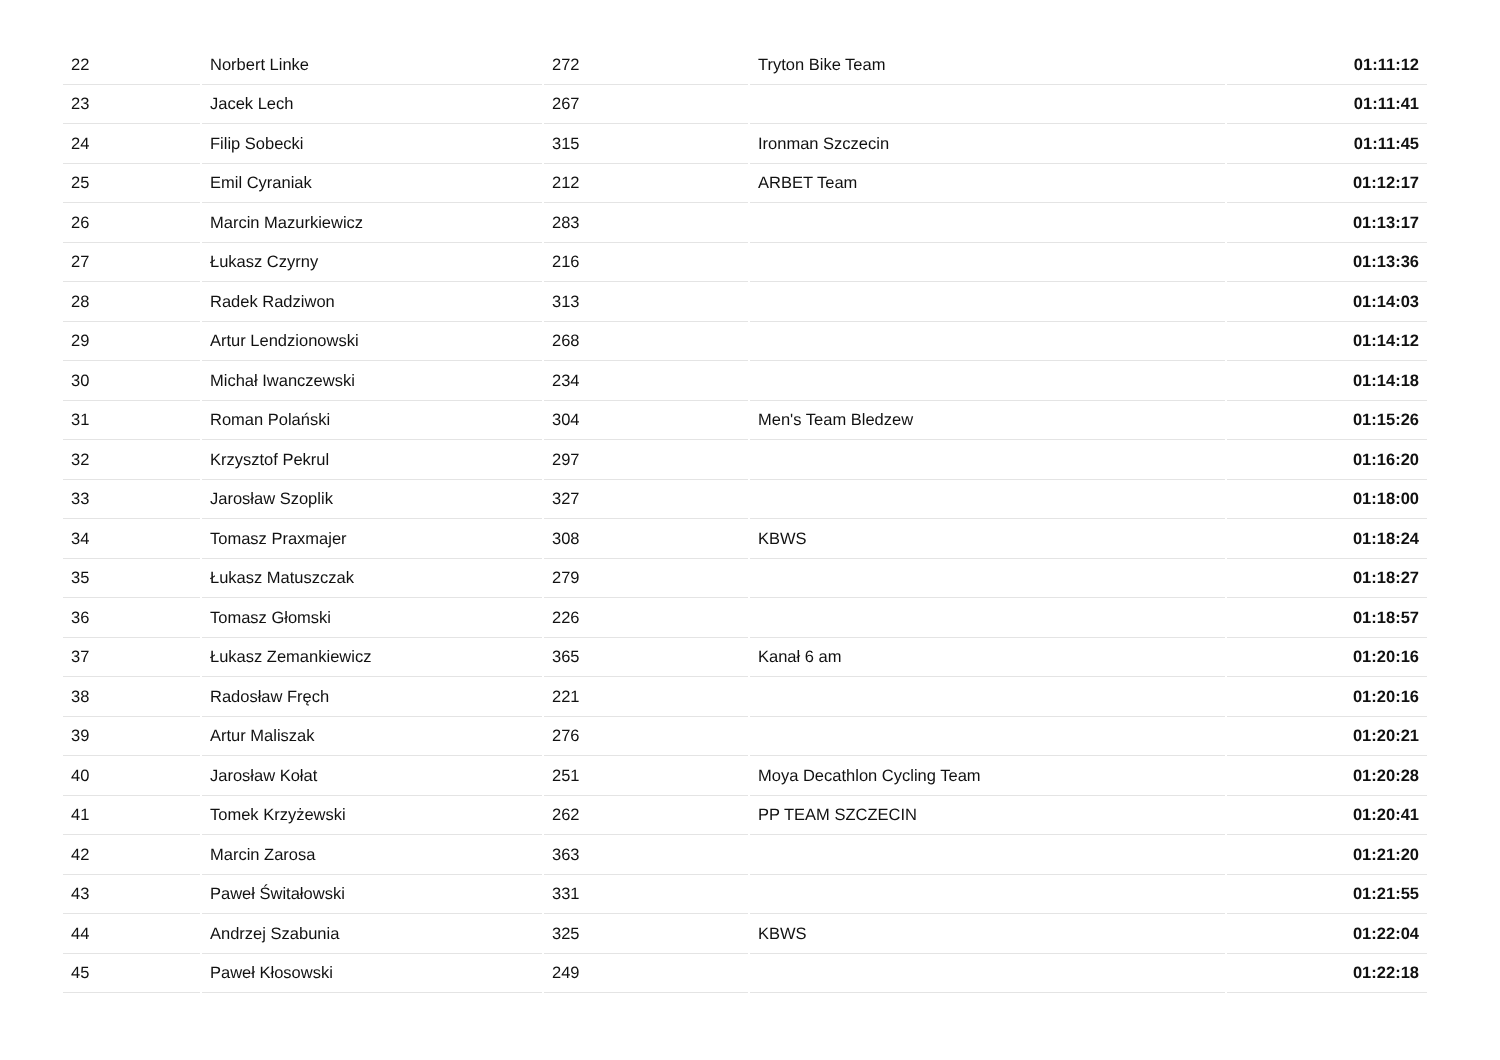| 22 | Norbert Linke | 272 | Tryton Bike Team | 01:11:12 |
| 23 | Jacek Lech | 267 | | 01:11:41 |
| 24 | Filip Sobecki | 315 | Ironman Szczecin | 01:11:45 |
| 25 | Emil Cyraniak | 212 | ARBET Team | 01:12:17 |
| 26 | Marcin Mazurkiewicz | 283 | | 01:13:17 |
| 27 | Łukasz Czyrny | 216 | | 01:13:36 |
| 28 | Radek Radziwon | 313 | | 01:14:03 |
| 29 | Artur Lendzionowski | 268 | | 01:14:12 |
| 30 | Michał Iwanczewski | 234 | | 01:14:18 |
| 31 | Roman Polański | 304 | Men's Team Bledzew | 01:15:26 |
| 32 | Krzysztof Pekrul | 297 | | 01:16:20 |
| 33 | Jarosław Szoplik | 327 | | 01:18:00 |
| 34 | Tomasz Praxmajer | 308 | KBWS | 01:18:24 |
| 35 | Łukasz Matuszczak | 279 | | 01:18:27 |
| 36 | Tomasz Głomski | 226 | | 01:18:57 |
| 37 | Łukasz Zemankiewicz | 365 | Kanał 6 am | 01:20:16 |
| 38 | Radosław Fręch | 221 | | 01:20:16 |
| 39 | Artur Maliszak | 276 | | 01:20:21 |
| 40 | Jarosław Kołat | 251 | Moya Decathlon Cycling Team | 01:20:28 |
| 41 | Tomek Krzyżewski | 262 | PP TEAM SZCZECIN | 01:20:41 |
| 42 | Marcin Zarosa | 363 | | 01:21:20 |
| 43 | Paweł Świtałowski | 331 | | 01:21:55 |
| 44 | Andrzej Szabunia | 325 | KBWS | 01:22:04 |
| 45 | Paweł Kłosowski | 249 | | 01:22:18 |